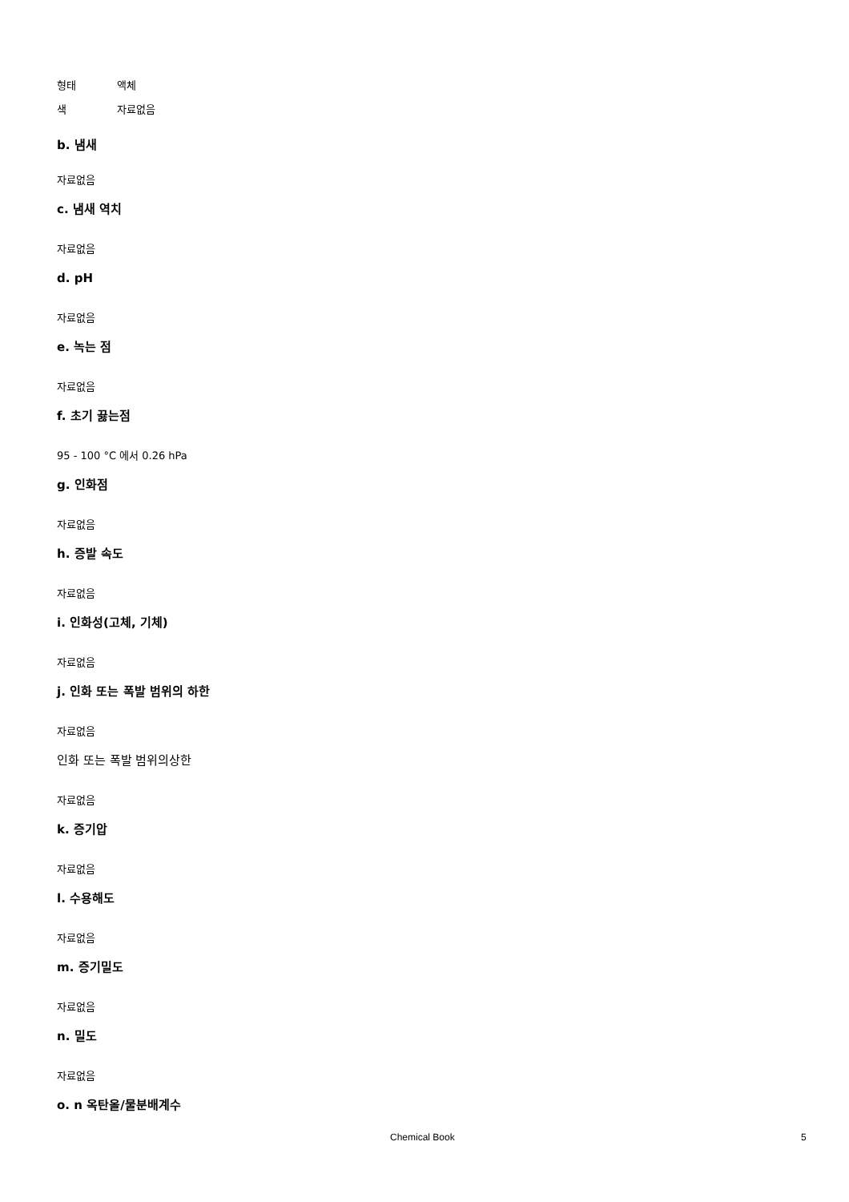형태 액체
색 자료없음
b. 냄새
자료없음
c. 냄새 역치
자료없음
d. pH
자료없음
e. 녹는 점
자료없음
f. 초기 끓는점
95 - 100 °C 에서 0.26 hPa
g. 인화점
자료없음
h. 증발 속도
자료없음
i. 인화성(고체, 기체)
자료없음
j. 인화 또는 폭발 범위의 하한
자료없음
인화 또는 폭발 범위의상한
자료없음
k. 증기압
자료없음
l. 수용해도
자료없음
m. 증기밀도
자료없음
n. 밀도
자료없음
o. n 옥탄올/물분배계수
Chemical Book 5